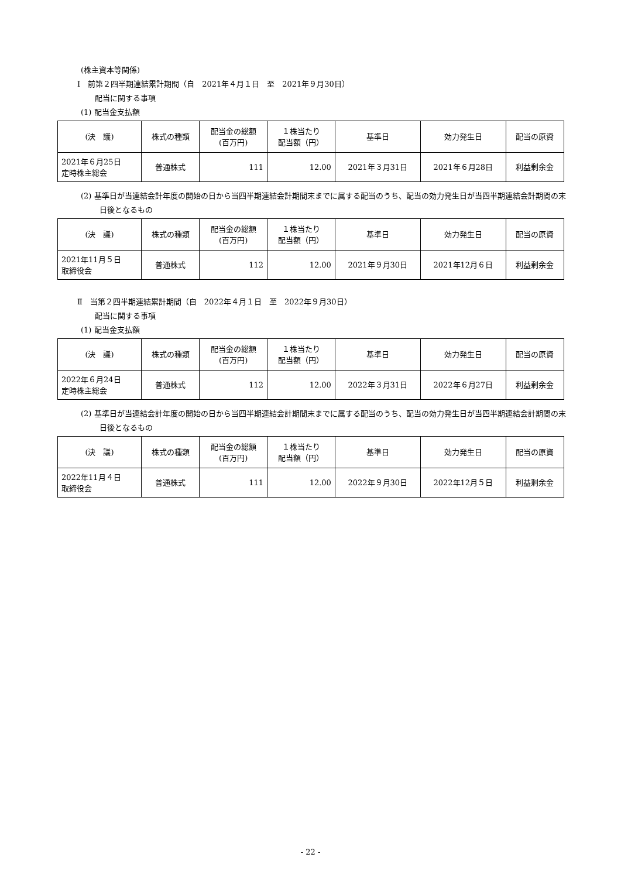(株主資本等関係)
Ⅰ　前第２四半期連結累計期間（自　2021年４月１日　至　2021年９月30日）
配当に関する事項
(1) 配当金支払額
| (決 議) | 株式の種類 | 配当金の総額 (百万円) | １株当たり 配当額（円） | 基準日 | 効力発生日 | 配当の原資 |
| --- | --- | --- | --- | --- | --- | --- |
| 2021年６月25日 定時株主総会 | 普通株式 | 111 | 12.00 | 2021年３月31日 | 2021年６月28日 | 利益剰余金 |
(2) 基準日が当連結会計年度の開始の日から当四半期連結会計期間末までに属する配当のうち、配当の効力発生日が当四半期連結会計期間の末日後となるもの
| (決 議) | 株式の種類 | 配当金の総額 (百万円) | １株当たり 配当額（円） | 基準日 | 効力発生日 | 配当の原資 |
| --- | --- | --- | --- | --- | --- | --- |
| 2021年11月５日 取締役会 | 普通株式 | 112 | 12.00 | 2021年９月30日 | 2021年12月６日 | 利益剰余金 |
Ⅱ　当第２四半期連結累計期間（自　2022年４月１日　至　2022年９月30日）
配当に関する事項
(1) 配当金支払額
| (決 議) | 株式の種類 | 配当金の総額 (百万円) | １株当たり 配当額（円） | 基準日 | 効力発生日 | 配当の原資 |
| --- | --- | --- | --- | --- | --- | --- |
| 2022年６月24日 定時株主総会 | 普通株式 | 112 | 12.00 | 2022年３月31日 | 2022年６月27日 | 利益剰余金 |
(2) 基準日が当連結会計年度の開始の日から当四半期連結会計期間末までに属する配当のうち、配当の効力発生日が当四半期連結会計期間の末日後となるもの
| (決 議) | 株式の種類 | 配当金の総額 (百万円) | １株当たり 配当額（円） | 基準日 | 効力発生日 | 配当の原資 |
| --- | --- | --- | --- | --- | --- | --- |
| 2022年11月４日 取締役会 | 普通株式 | 111 | 12.00 | 2022年９月30日 | 2022年12月５日 | 利益剰余金 |
- 22 -